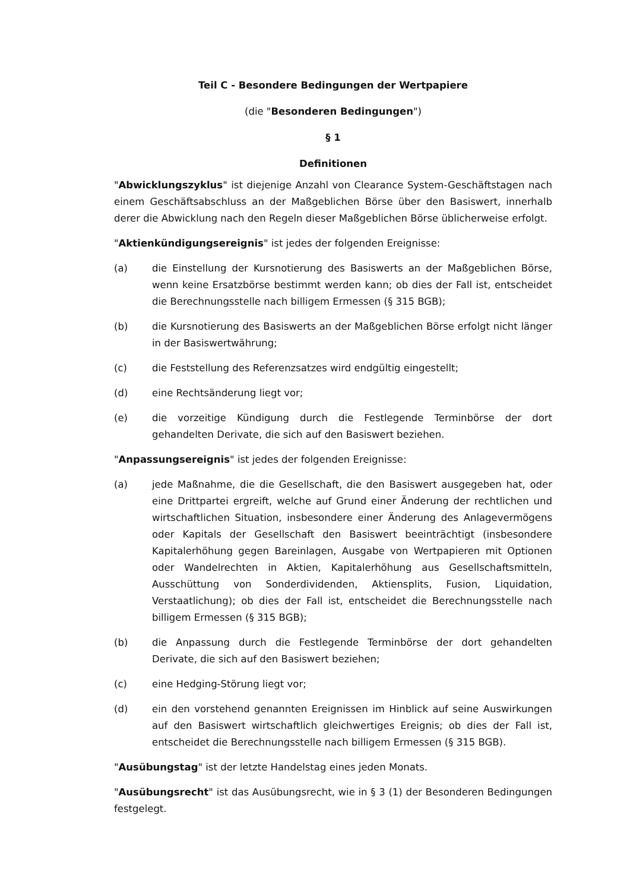Teil C - Besondere Bedingungen der Wertpapiere
(die "Besonderen Bedingungen")
§ 1
Definitionen
"Abwicklungszyklus" ist diejenige Anzahl von Clearance System-Geschäftstagen nach einem Geschäftsabschluss an der Maßgeblichen Börse über den Basiswert, innerhalb derer die Abwicklung nach den Regeln dieser Maßgeblichen Börse üblicherweise erfolgt.
"Aktienkündigungsereignis" ist jedes der folgenden Ereignisse:
(a) die Einstellung der Kursnotierung des Basiswerts an der Maßgeblichen Börse, wenn keine Ersatzbörse bestimmt werden kann; ob dies der Fall ist, entscheidet die Berechnungsstelle nach billigem Ermessen (§ 315 BGB);
(b) die Kursnotierung des Basiswerts an der Maßgeblichen Börse erfolgt nicht länger in der Basiswertwährung;
(c) die Feststellung des Referenzsatzes wird endgültig eingestellt;
(d) eine Rechtsänderung liegt vor;
(e) die vorzeitige Kündigung durch die Festlegende Terminbörse der dort gehandelten Derivate, die sich auf den Basiswert beziehen.
"Anpassungsereignis" ist jedes der folgenden Ereignisse:
(a) jede Maßnahme, die die Gesellschaft, die den Basiswert ausgegeben hat, oder eine Drittpartei ergreift, welche auf Grund einer Änderung der rechtlichen und wirtschaftlichen Situation, insbesondere einer Änderung des Anlagevermögens oder Kapitals der Gesellschaft den Basiswert beeinträchtigt (insbesondere Kapitalerhöhung gegen Bareinlagen, Ausgabe von Wertpapieren mit Optionen oder Wandelrechten in Aktien, Kapitalerhöhung aus Gesellschaftsmitteln, Ausschüttung von Sonderdividenden, Aktiensplits, Fusion, Liquidation, Verstaatlichung); ob dies der Fall ist, entscheidet die Berechnungsstelle nach billigem Ermessen (§ 315 BGB);
(b) die Anpassung durch die Festlegende Terminbörse der dort gehandelten Derivate, die sich auf den Basiswert beziehen;
(c) eine Hedging-Störung liegt vor;
(d) ein den vorstehend genannten Ereignissen im Hinblick auf seine Auswirkungen auf den Basiswert wirtschaftlich gleichwertiges Ereignis; ob dies der Fall ist, entscheidet die Berechnungsstelle nach billigem Ermessen (§ 315 BGB).
"Ausübungstag" ist der letzte Handelstag eines jeden Monats.
"Ausübungsrecht" ist das Ausübungsrecht, wie in § 3 (1) der Besonderen Bedingungen festgelegt.